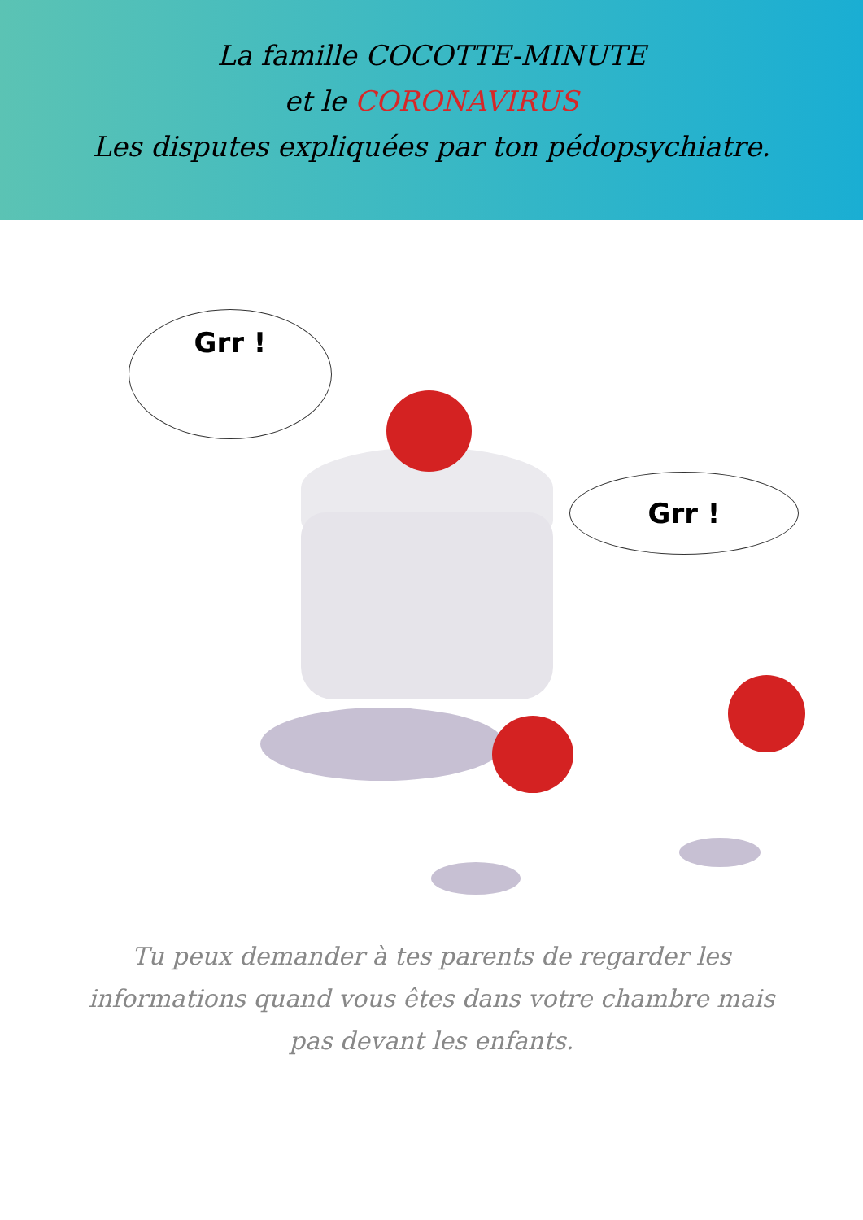La famille COCOTTE-MINUTE
et le CORONAVIRUS
Les disputes expliquées par ton pédopsychiatre.
Grr !
Grr !
Tu peux demander à tes parents de regarder les informations quand vous êtes dans votre chambre mais pas devant les enfants.